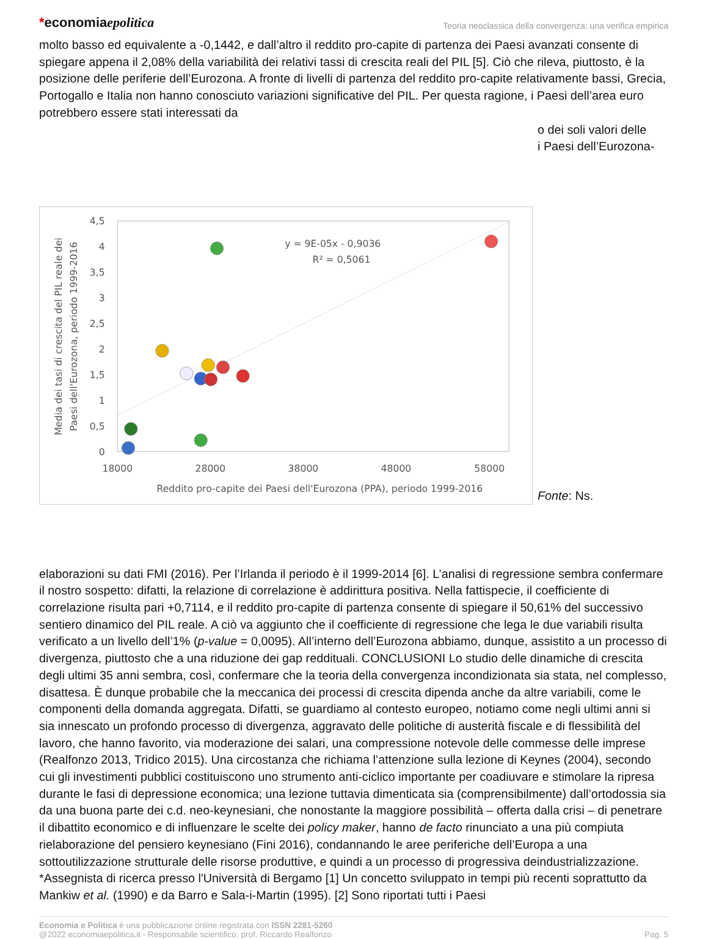*economiaepolitica
Teoria neoclassica della convergenza: una verifica empirica
molto basso ed equivalente a -0,1442, e dall’altro il reddito pro-capite di partenza dei Paesi avanzati consente di spiegare appena il 2,08% della variabilità dei relativi tassi di crescita reali del PIL [5]. Ciò che rileva, piuttosto, è la posizione delle periferie dell’Eurozona. A fronte di livelli di partenza del reddito pro-capite relativamente bassi, Grecia, Portogallo e Italia non hanno conosciuto variazioni significative del PIL. Per questa ragione, i Paesi dell’area euro potrebbero essere stati interessati da
4,5
4
3,5
3
2,5
2
1,5
1
0,5
0
18000
28000
38000
48000
58000
Reddito pro-capite dei Paesi dell'Eurozona (PPA), periodo 1999-2016
y = 9E-05x - 0,9036
R² = 0,5061
Media dei tasi di crescita del PIL reale dei
Paesi dell'Eurozona, periodo 1999-2016
o dei soli valori delle
i Paesi dell’Eurozona-
Fonte: Ns.
elaborazioni su dati FMI (2016). Per l’Irlanda il periodo è il 1999-2014 [6]. L’analisi di regressione sembra confermare il nostro sospetto: difatti, la relazione di correlazione è addirittura positiva. Nella fattispecie, il coefficiente di correlazione risulta pari +0,7114, e il reddito pro-capite di partenza consente di spiegare il 50,61% del successivo sentiero dinamico del PIL reale. A ciò va aggiunto che il coefficiente di regressione che lega le due variabili risulta verificato a un livello dell’1% (p-value = 0,0095). All’interno dell’Eurozona abbiamo, dunque, assistito a un processo di divergenza, piuttosto che a una riduzione dei gap reddituali. CONCLUSIONI Lo studio delle dinamiche di crescita degli ultimi 35 anni sembra, così, confermare che la teoria della convergenza incondizionata sia stata, nel complesso, disattesa. È dunque probabile che la meccanica dei processi di crescita dipenda anche da altre variabili, come le componenti della domanda aggregata. Difatti, se guardiamo al contesto europeo, notiamo come negli ultimi anni si sia innescato un profondo processo di divergenza, aggravato delle politiche di austerità fiscale e di flessibilità del lavoro, che hanno favorito, via moderazione dei salari, una compressione notevole delle commesse delle imprese (Realfonzo 2013, Tridico 2015). Una circostanza che richiama l’attenzione sulla lezione di Keynes (2004), secondo cui gli investimenti pubblici costituiscono uno strumento anti-ciclico importante per coadiuvare e stimolare la ripresa durante le fasi di depressione economica; una lezione tuttavia dimenticata sia (comprensibilmente) dall’ortodossia sia da una buona parte dei c.d. neo-keynesiani, che nonostante la maggiore possibilità – offerta dalla crisi – di penetrare il dibattito economico e di influenzare le scelte dei policy maker, hanno de facto rinunciato a una più compiuta rielaborazione del pensiero keynesiano (Fini 2016), condannando le aree periferiche dell’Europa a una sottoutilizzazione strutturale delle risorse produttive, e quindi a un processo di progressiva deindustrializzazione. *Assegnista di ricerca presso l'Università di Bergamo [1] Un concetto sviluppato in tempi più recenti soprattutto da Mankiw et al. (1990) e da Barro e Sala-i-Martin (1995). [2] Sono riportati tutti i Paesi
Economia e Politica è una pubblicazione online registrata con ISSN 2281-5260
@2022 economiaepolitica.it - Responsabile scientifico: prof. Riccardo Realfonzo
Pag. 5